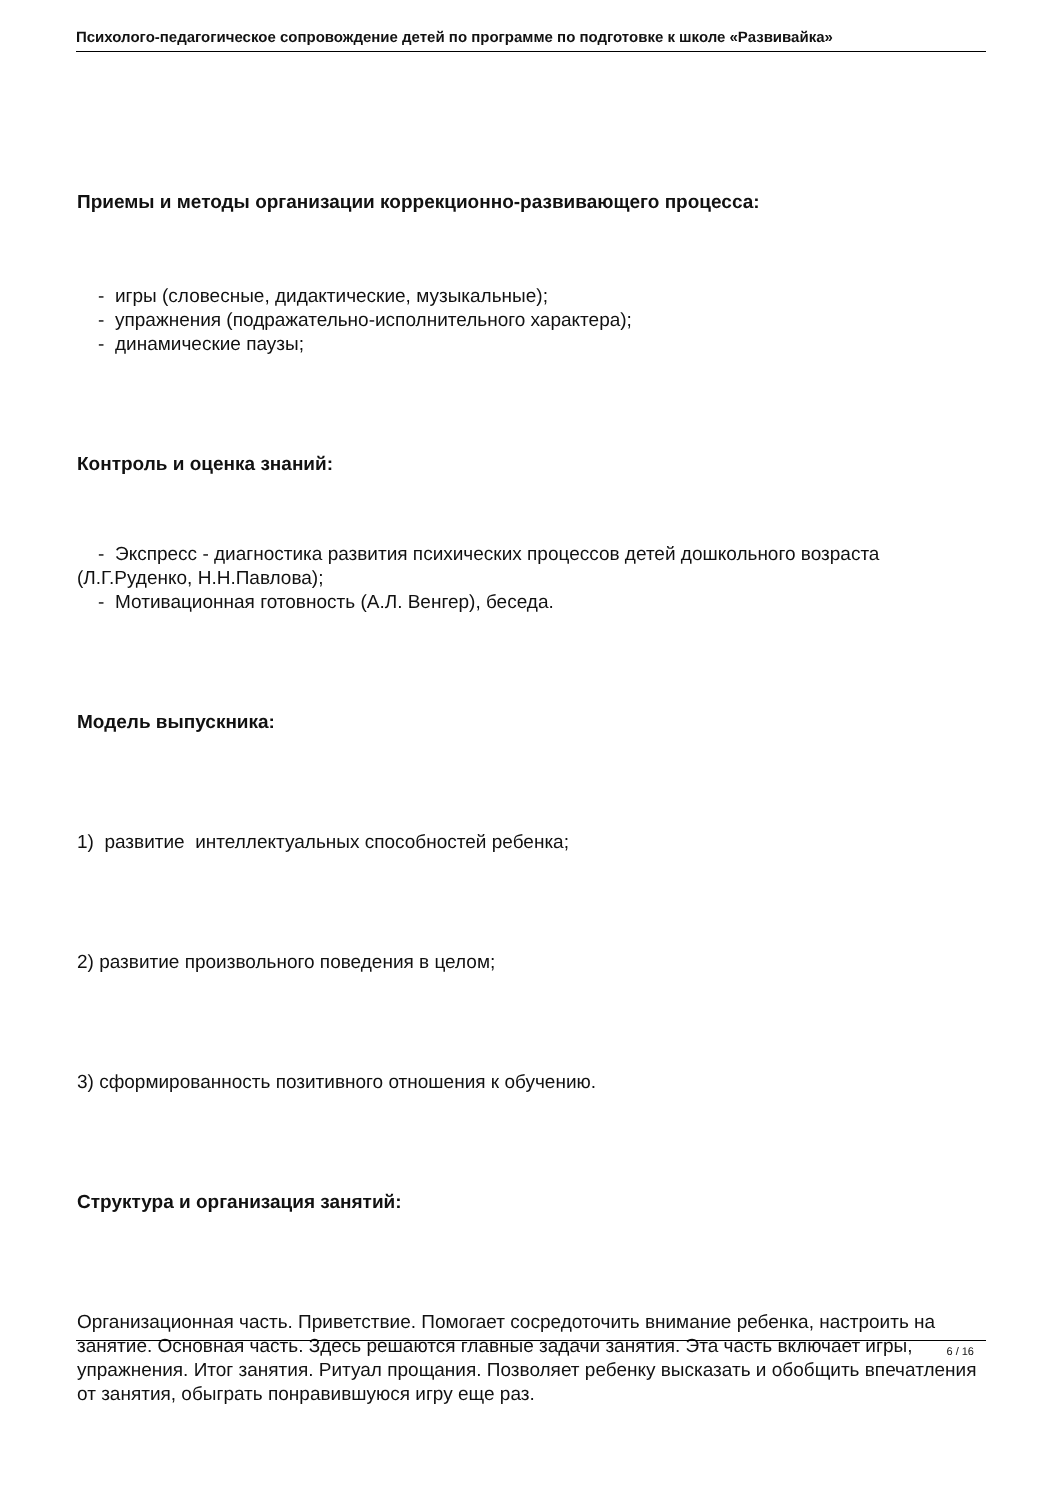Психолого-педагогическое сопровождение детей по программе по подготовке к школе «Развивайка»
Приемы и методы организации коррекционно-развивающего процесса:
- игры (словесные, дидактические, музыкальные);
- упражнения (подражательно-исполнительного характера);
- динамические паузы;
Контроль и оценка знаний:
- Экспресс - диагностика развития психических процессов детей дошкольного возраста (Л.Г.Руденко, Н.Н.Павлова);
- Мотивационная готовность (А.Л. Венгер), беседа.
Модель выпускника:
1) развитие интеллектуальных способностей ребенка;
2) развитие произвольного поведения в целом;
3) сформированность позитивного отношения к обучению.
Структура и организация занятий:
Организационная часть. Приветствие. Помогает сосредоточить внимание ребенка, настроить на занятие. Основная часть. Здесь решаются главные задачи занятия. Эта часть включает игры, упражнения. Итог занятия. Ритуал прощания. Позволяет ребенку высказать и обобщить впечатления от занятия, обыграть понравившуюся игру еще раз.
6 / 16